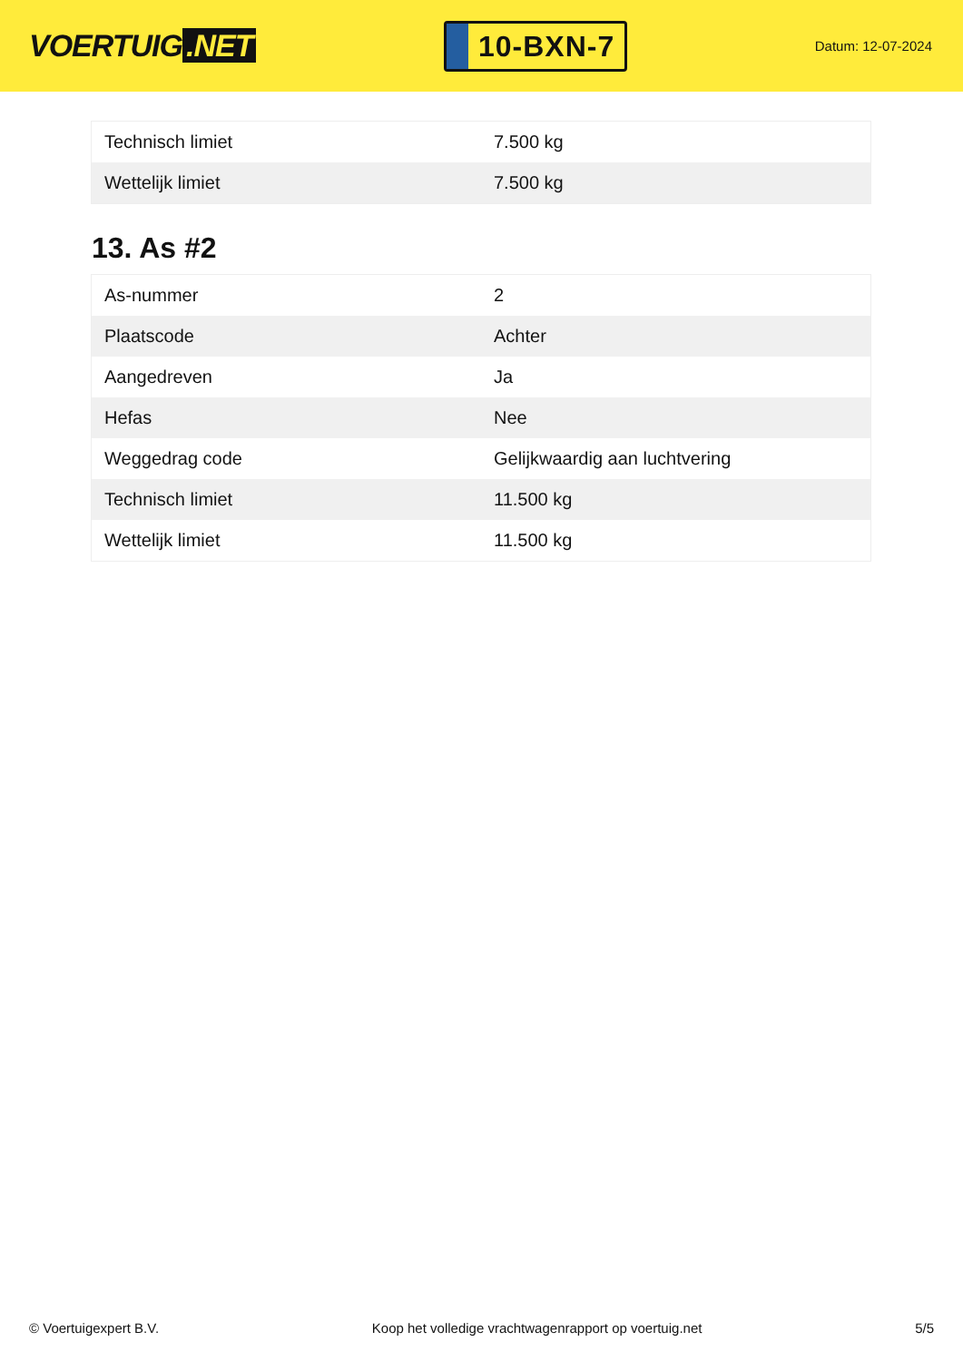VOERTUIG.NET
10-BXN-7
Datum: 12-07-2024
| Technisch limiet | 7.500 kg |
| Wettelijk limiet | 7.500 kg |
13. As #2
| As-nummer | 2 |
| Plaatscode | Achter |
| Aangedreven | Ja |
| Hefas | Nee |
| Weggedrag code | Gelijkwaardig aan luchtvering |
| Technisch limiet | 11.500 kg |
| Wettelijk limiet | 11.500 kg |
© Voertuigexpert B.V. Koop het volledige vrachtwagenrapport op voertuig.net 5/5